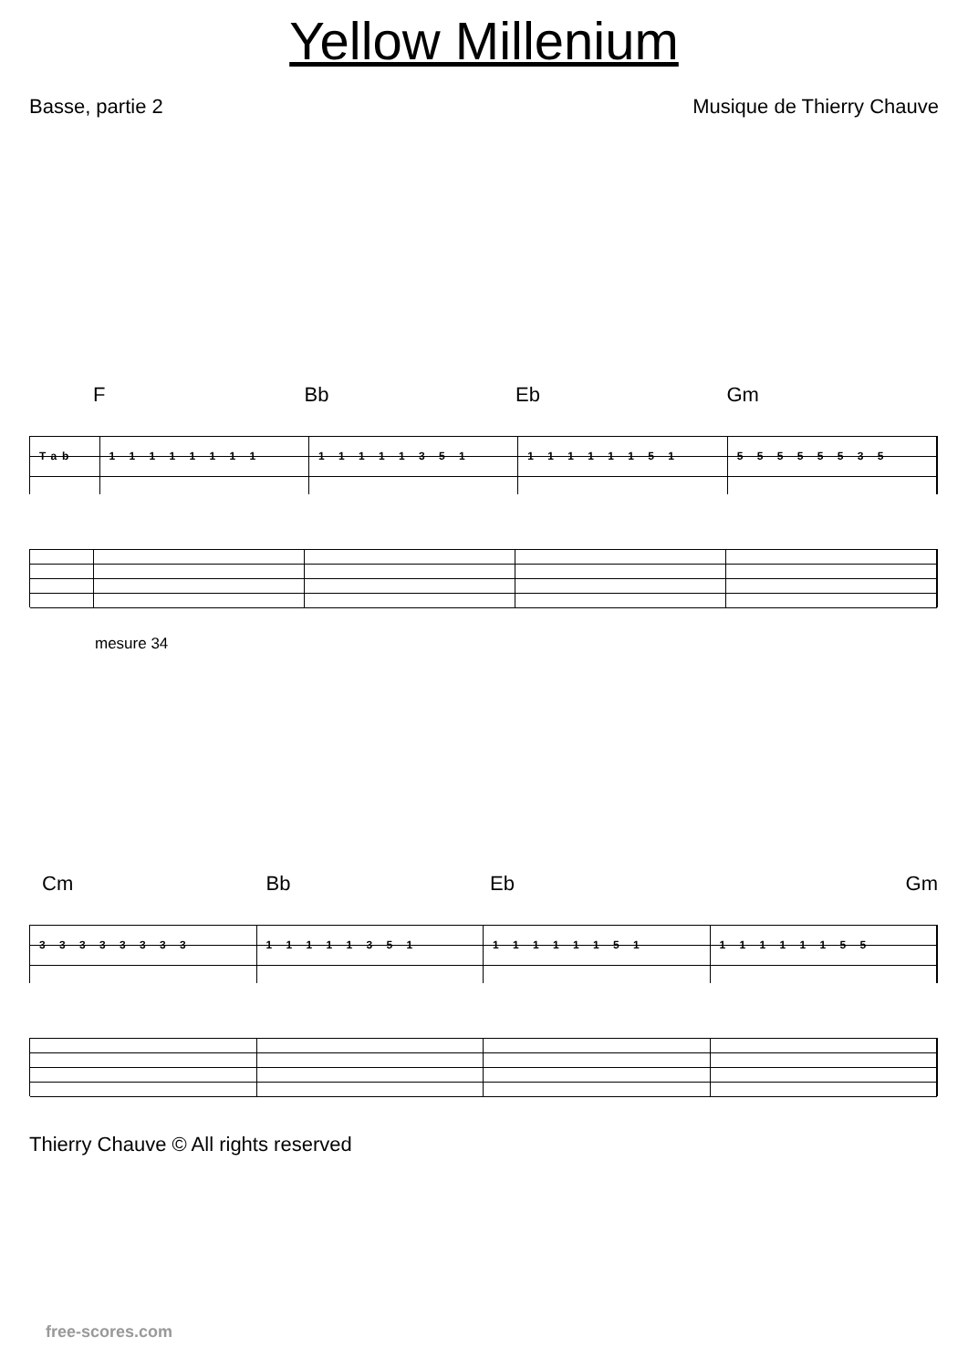Yellow Millenium
Basse, partie 2 Musique de Thierry Chauve
F Bb Eb Gm
Tab 1 1 1 1 1 1 1 1 1 1 1 1 1 3 5 1 1 1 1 1 1 1 5 1 5 5 5 5 5 5 3 5
mesure 34
Cm Bb Eb Gm
3 3 3 3 3 3 3 3 1 1 1 1 1 3 5 1 1 1 1 1 1 1 5 1 1 1 1 1 1 1 5 5
Thierry Chauve © All rights reserved
free-scores.com